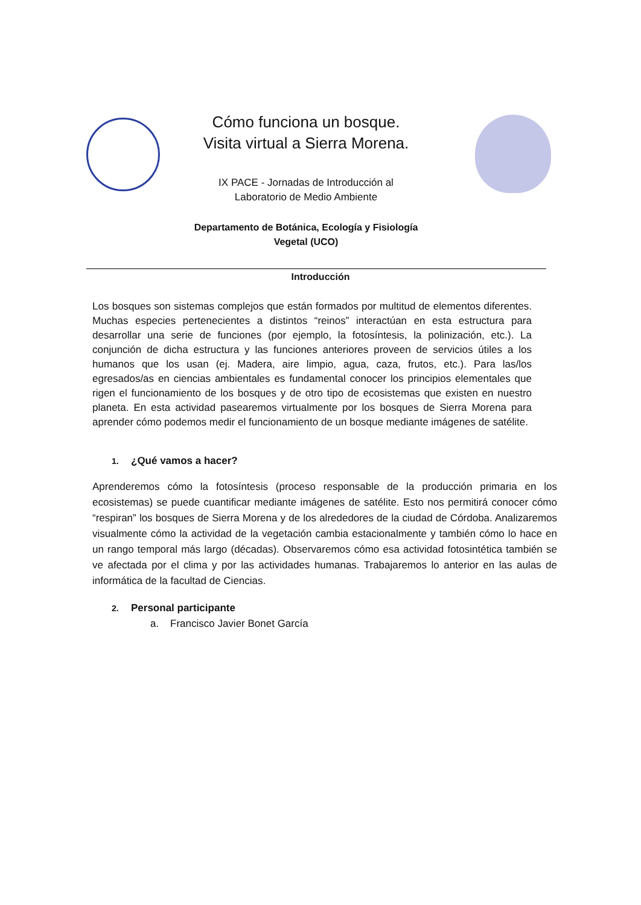Cómo funciona un bosque. Visita virtual a Sierra Morena.
IX PACE - Jornadas de Introducción al
Laboratorio de Medio Ambiente
Departamento de Botánica, Ecología y Fisiología
Vegetal (UCO)
Introducción
Los bosques son sistemas complejos que están formados por multitud de elementos diferentes. Muchas especies pertenecientes a distintos “reinos” interactúan en esta estructura para desarrollar una serie de funciones (por ejemplo, la fotosíntesis, la polinización, etc.). La conjunción de dicha estructura y las funciones anteriores proveen de servicios útiles a los humanos que los usan (ej. Madera, aire limpio, agua, caza, frutos, etc.). Para las/los egresados/as en ciencias ambientales es fundamental conocer los principios elementales que rigen el funcionamiento de los bosques y de otro tipo de ecosistemas que existen en nuestro planeta. En esta actividad pasearemos virtualmente por los bosques de Sierra Morena para aprender cómo podemos medir el funcionamiento de un bosque mediante imágenes de satélite.
1. ¿Qué vamos a hacer?
Aprenderemos cómo la fotosíntesis (proceso responsable de la producción primaria en los ecosistemas) se puede cuantificar mediante imágenes de satélite. Esto nos permitirá conocer cómo “respiran” los bosques de Sierra Morena y de los alrededores de la ciudad de Córdoba. Analizaremos visualmente cómo la actividad de la vegetación cambia estacionalmente y también cómo lo hace en un rango temporal más largo (décadas). Observaremos cómo esa actividad fotosintética también se ve afectada por el clima y por las actividades humanas. Trabajaremos lo anterior en las aulas de informática de la facultad de Ciencias.
2. Personal participante
a. Francisco Javier Bonet García